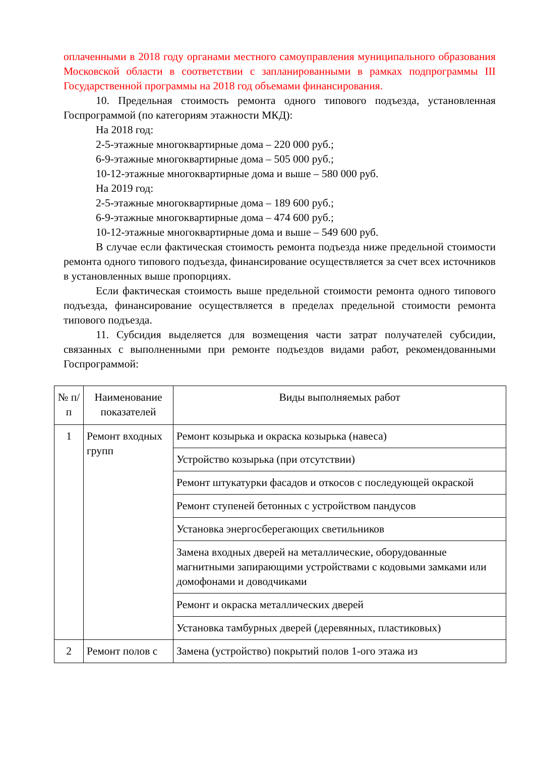оплаченными в 2018 году органами местного самоуправления муниципального образования Московской области в соответствии с запланированными в рамках подпрограммы III Государственной программы на 2018 год объемами финансирования.
10. Предельная стоимость ремонта одного типового подъезда, установленная Госпрограммой (по категориям этажности МКД):
На 2018 год:
2-5-этажные многоквартирные дома – 220 000 руб.;
6-9-этажные многоквартирные дома – 505 000 руб.;
10-12-этажные многоквартирные дома и выше – 580 000 руб.
На 2019 год:
2-5-этажные многоквартирные дома – 189 600 руб.;
6-9-этажные многоквартирные дома – 474 600 руб.;
10-12-этажные многоквартирные дома и выше – 549 600 руб.
В случае если фактическая стоимость ремонта подъезда ниже предельной стоимости ремонта одного типового подъезда, финансирование осуществляется за счет всех источников в установленных выше пропорциях.
Если фактическая стоимость выше предельной стоимости ремонта одного типового подъезда, финансирование осуществляется в пределах предельной стоимости ремонта типового подъезда.
11. Субсидия выделяется для возмещения части затрат получателей субсидии, связанных с выполненными при ремонте подъездов видами работ, рекомендованными Госпрограммой:
| № п/п | Наименование показателей | Виды выполняемых работ |
| 1 | Ремонт входных групп | Ремонт козырька и окраска козырька (навеса) |
| | | Устройство козырька (при отсутствии) |
| | | Ремонт штукатурки фасадов и откосов с последующей окраской |
| | | Ремонт ступеней бетонных с устройством пандусов |
| | | Установка энергосберегающих светильников |
| | | Замена входных дверей на металлические, оборудованные магнитными запирающими устройствами с кодовыми замками или домофонами и доводчиками |
| | | Ремонт и окраска металлических дверей |
| | | Установка тамбурных дверей (деревянных, пластиковых) |
| 2 | Ремонт полов с | Замена (устройство) покрытий полов 1-ого этажа из |